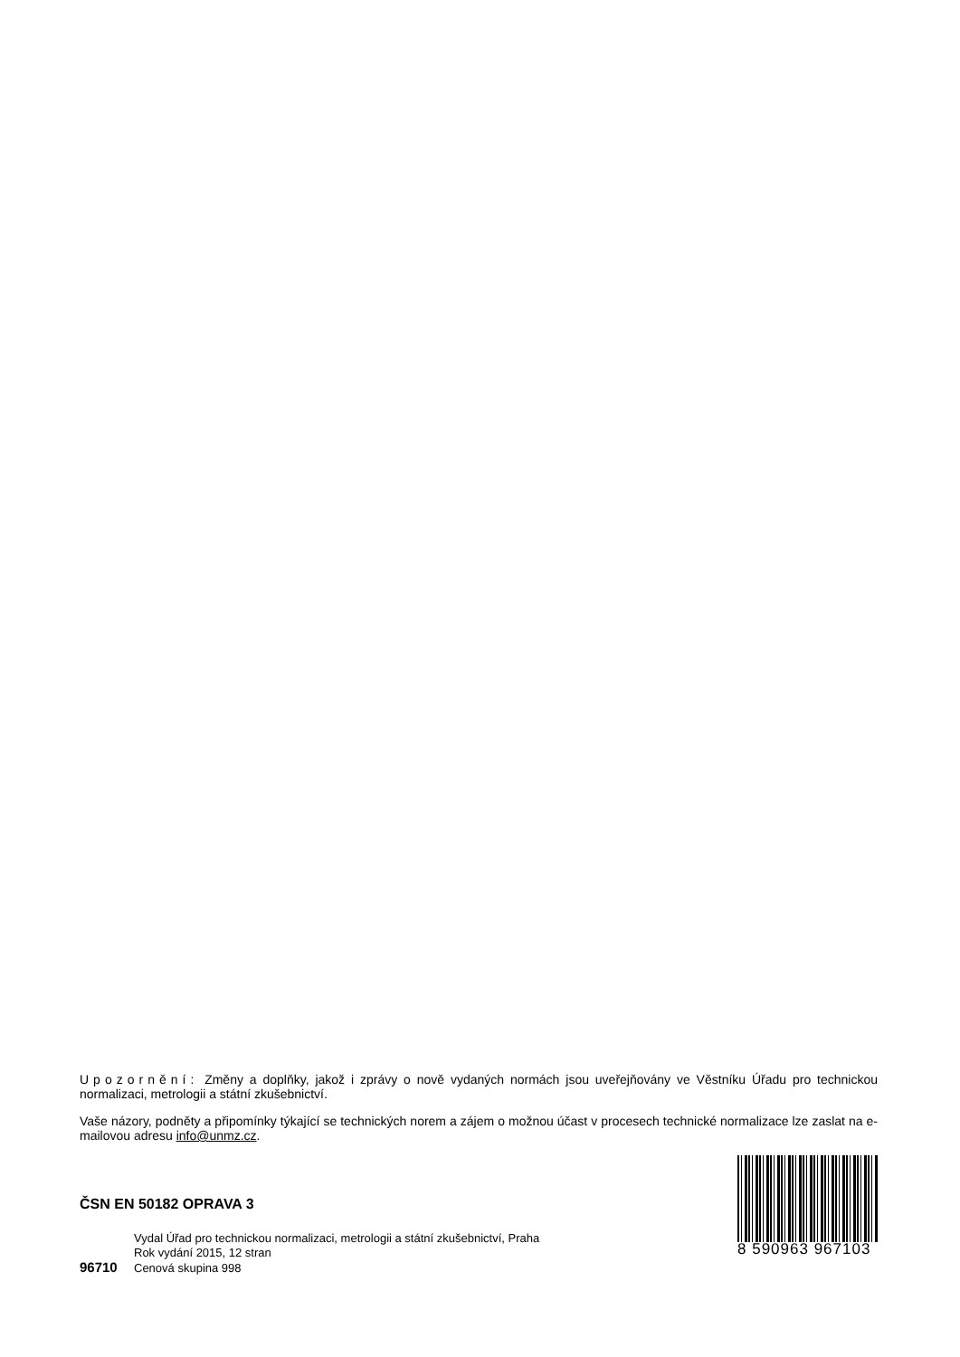Upozornění: Změny a doplňky, jakož i zprávy o nově vydaných normách jsou uveřejňovány ve Věstníku Úřadu pro technickou normalizaci, metrologii a státní zkušebnictví.
Vaše názory, podněty a připomínky týkající se technických norem a zájem o možnou účast v procesech technické normalizace lze zaslat na e-mailovou adresu info@unmz.cz.
ČSN EN 50182 OPRAVA 3
Vydal Úřad pro technickou normalizaci, metrologii a státní zkušebnictví, Praha
Rok vydání 2015, 12 stran
96710 Cenová skupina 998
8 590963 967103